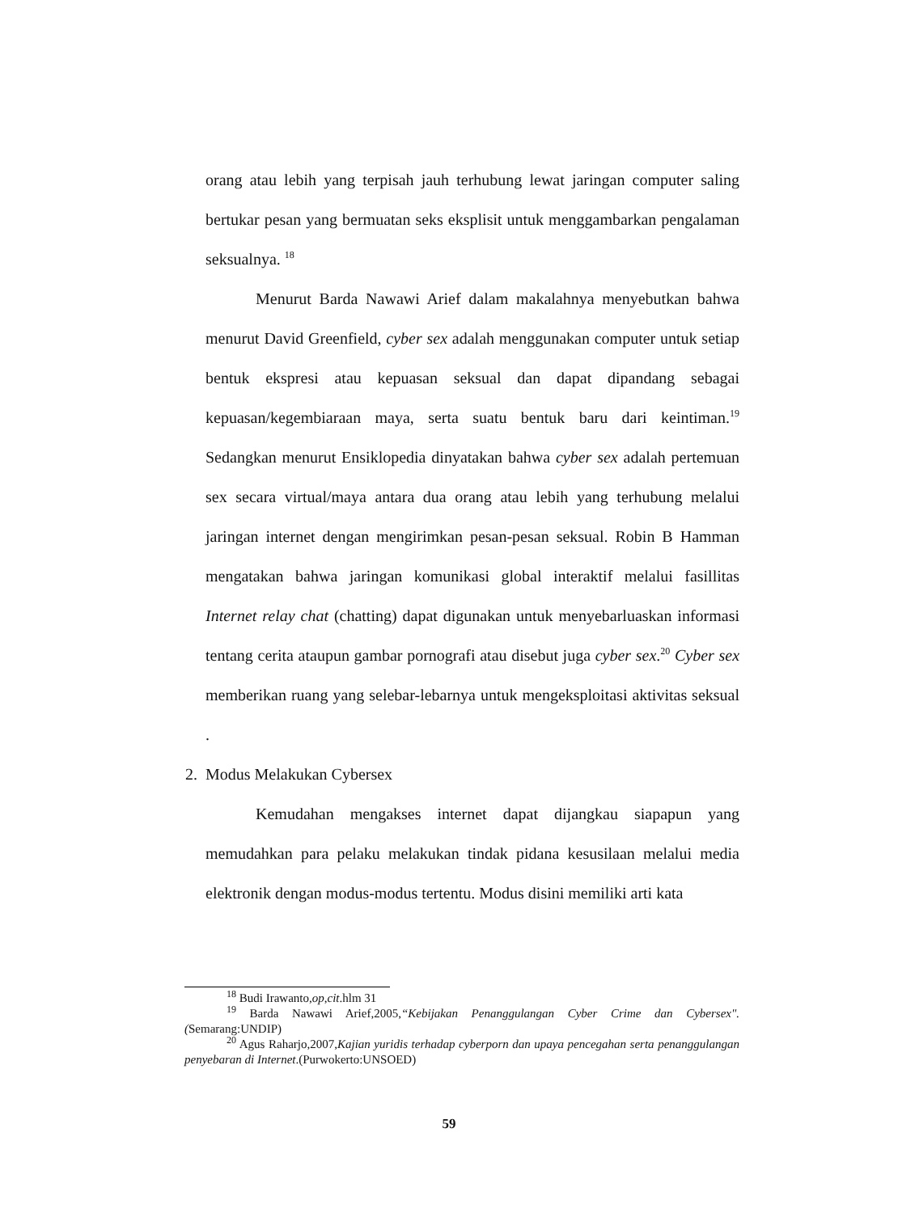orang atau lebih yang terpisah jauh terhubung lewat jaringan computer saling bertukar pesan yang bermuatan seks eksplisit untuk menggambarkan pengalaman seksualnya. <sup>18</sup>
Menurut Barda Nawawi Arief dalam makalahnya menyebutkan bahwa menurut David Greenfield, cyber sex adalah menggunakan computer untuk setiap bentuk ekspresi atau kepuasan seksual dan dapat dipandang sebagai kepuasan/kegembiaraan maya, serta suatu bentuk baru dari keintiman.<sup>19</sup> Sedangkan menurut Ensiklopedia dinyatakan bahwa cyber sex adalah pertemuan sex secara virtual/maya antara dua orang atau lebih yang terhubung melalui jaringan internet dengan mengirimkan pesan-pesan seksual. Robin B Hamman mengatakan bahwa jaringan komunikasi global interaktif melalui fasillitas Internet relay chat (chatting) dapat digunakan untuk menyebarluaskan informasi tentang cerita ataupun gambar pornografi atau disebut juga cyber sex.<sup>20</sup> Cyber sex memberikan ruang yang selebar-lebarnya untuk mengeksploitasi aktivitas seksual .
2. Modus Melakukan Cybersex
Kemudahan mengakses internet dapat dijangkau siapapun yang memudahkan para pelaku melakukan tindak pidana kesusilaan melalui media elektronik dengan modus-modus tertentu. Modus disini memiliki arti kata
<sup>18</sup> Budi Irawanto,op,cit.hlm 31
<sup>19</sup> Barda Nawawi Arief,2005,“Kebijakan Penanggulangan Cyber Crime dan Cybersex".(Semarang:UNDIP)
<sup>20</sup> Agus Raharjo,2007,Kajian yuridis terhadap cyberporn dan upaya pencegahan serta penanggulangan penyebaran di Internet.(Purwokerto:UNSOED)
59